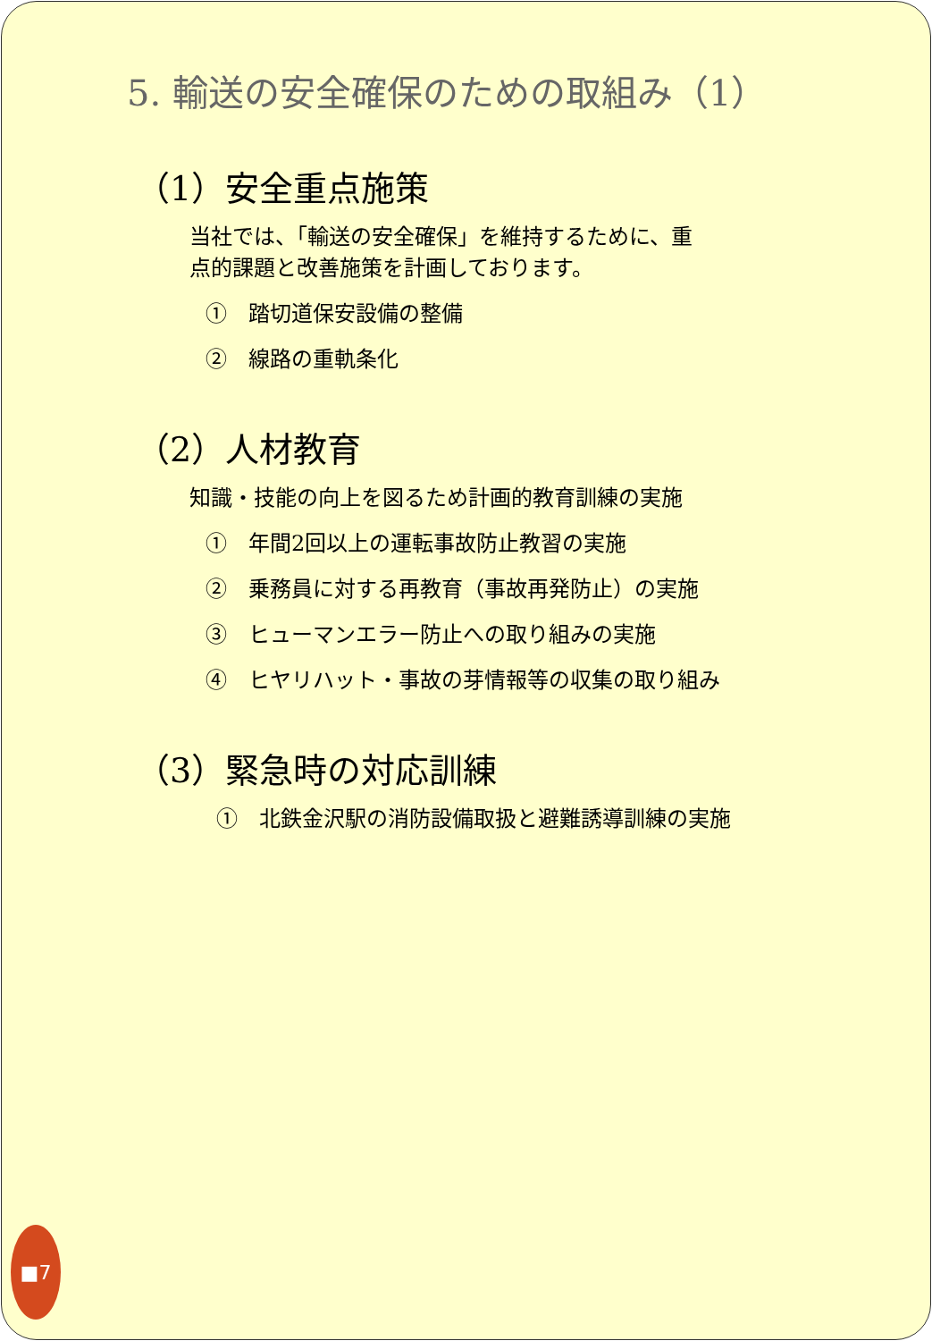5. 輸送の安全確保のための取組み（1）
（1）安全重点施策
当社では、「輸送の安全確保」を維持するために、重
点的課題と改善施策を計画しております。
①　踏切道保安設備の整備
②　線路の重軌条化
（2）人材教育
知識・技能の向上を図るため計画的教育訓練の実施
①　年間2回以上の運転事故防止教習の実施
②　乗務員に対する再教育（事故再発防止）の実施
③　ヒューマンエラー防止への取り組みの実施
④　ヒヤリハット・事故の芽情報等の収集の取り組み
（3）緊急時の対応訓練
①　北鉄金沢駅の消防設備取扱と避難誘導訓練の実施
■7